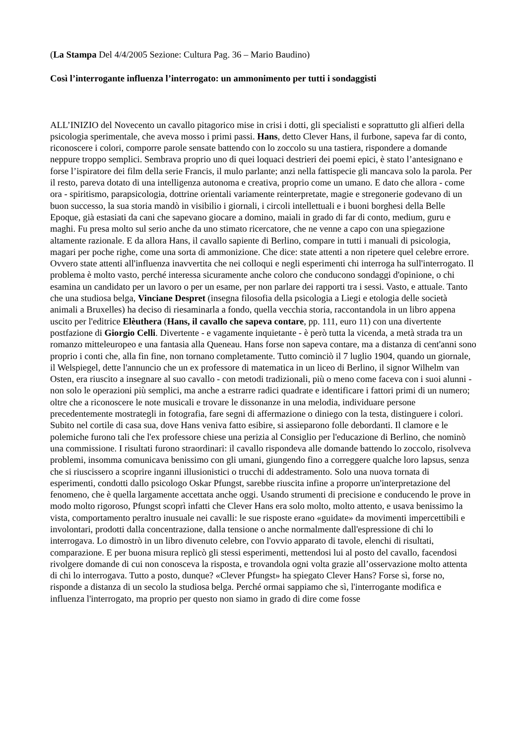(La Stampa Del 4/4/2005 Sezione: Cultura Pag. 36 – Mario Baudino)
Così l’interrogante influenza l’interrogato: un ammonimento per tutti i sondaggisti
ALL’INIZIO del Novecento un cavallo pitagorico mise in crisi i dotti, gli specialisti e soprattutto gli alfieri della psicologia sperimentale, che aveva mosso i primi passi. Hans, detto Clever Hans, il furbone, sapeva far di conto, riconoscere i colori, comporre parole sensate battendo con lo zoccolo su una tastiera, rispondere a domande neppure troppo semplici. Sembrava proprio uno di quei loquaci destrieri dei poemi epici, è stato l’antesignano e forse l’ispiratore dei film della serie Francis, il mulo parlante; anzi nella fattispecie gli mancava solo la parola. Per il resto, pareva dotato di una intelligenza autonoma e creativa, proprio come un umano. E dato che allora - come ora - spiritismo, parapsicologia, dottrine orientali variamente reinterpretate, magie e stregonerie godevano di un buon successo, la sua storia mandò in visibilio i giornali, i circoli intellettuali e i buoni borghesi della Belle Epoque, già estasiati da cani che sapevano giocare a domino, maiali in grado di far di conto, medium, guru e maghi. Fu presa molto sul serio anche da uno stimato ricercatore, che ne venne a capo con una spiegazione altamente razionale. E da allora Hans, il cavallo sapiente di Berlino, compare in tutti i manuali di psicologia, magari per poche righe, come una sorta di ammonizione. Che dice: state attenti a non ripetere quel celebre errore. Ovvero state attenti all'influenza inavvertita che nei colloqui e negli esperimenti chi interroga ha sull'interrogato. Il problema è molto vasto, perché interessa sicuramente anche coloro che conducono sondaggi d'opinione, o chi esamina un candidato per un lavoro o per un esame, per non parlare dei rapporti tra i sessi. Vasto, e attuale. Tanto che una studiosa belga, Vinciane Despret (insegna filosofia della psicologia a Liegi e etologia delle società animali a Bruxelles) ha deciso di riesaminarla a fondo, quella vecchia storia, raccontandola in un libro appena uscito per l'editrice Elèuthera (Hans, il cavallo che sapeva contare, pp. 111, euro 11) con una divertente postfazione di Giorgio Celli. Divertente - e vagamente inquietante - è però tutta la vicenda, a metà strada tra un romanzo mitteleuropeo e una fantasia alla Queneau. Hans forse non sapeva contare, ma a distanza di cent'anni sono proprio i conti che, alla fin fine, non tornano completamente. Tutto cominciò il 7 luglio 1904, quando un giornale, il Welspiegel, dette l'annuncio che un ex professore di matematica in un liceo di Berlino, il signor Wilhelm van Osten, era riuscito a insegnare al suo cavallo - con metodi tradizionali, più o meno come faceva con i suoi alunni - non solo le operazioni più semplici, ma anche a estrarre radici quadrate e identificare i fattori primi di un numero; oltre che a riconoscere le note musicali e trovare le dissonanze in una melodia, individuare persone precedentemente mostrategli in fotografia, fare segni di affermazione o diniego con la testa, distinguere i colori. Subito nel cortile di casa sua, dove Hans veniva fatto esibire, si assieparono folle debordanti. Il clamore e le polemiche furono tali che l'ex professore chiese una perizia al Consiglio per l'educazione di Berlino, che nominò una commissione. I risultati furono straordinari: il cavallo rispondeva alle domande battendo lo zoccolo, risolveva problemi, insomma comunicava benissimo con gli umani, giungendo fino a correggere qualche loro lapsus, senza che si riuscissero a scoprire inganni illusionistici o trucchi di addestramento. Solo una nuova tornata di esperimenti, condotti dallo psicologo Oskar Pfungst, sarebbe riuscita infine a proporre un'interpretazione del fenomeno, che è quella largamente accettata anche oggi. Usando strumenti di precisione e conducendo le prove in modo molto rigoroso, Pfungst scoprì infatti che Clever Hans era solo molto, molto attento, e usava benissimo la vista, comportamento peraltro inusuale nei cavalli: le sue risposte erano «guidate» da movimenti impercettibili e involontari, prodotti dalla concentrazione, dalla tensione o anche normalmente dall'espressione di chi lo interrogava. Lo dimostrò in un libro divenuto celebre, con l'ovvio apparato di tavole, elenchi di risultati, comparazione. E per buona misura replicò gli stessi esperimenti, mettendosi lui al posto del cavallo, facendosi rivolgere domande di cui non conosceva la risposta, e trovandola ogni volta grazie all’osservazione molto attenta di chi lo interrogava. Tutto a posto, dunque? «Clever Pfungst» ha spiegato Clever Hans? Forse sì, forse no, risponde a distanza di un secolo la studiosa belga. Perché ormai sappiamo che sì, l'interrogante modifica e influenza l'interrogato, ma proprio per questo non siamo in grado di dire come fosse